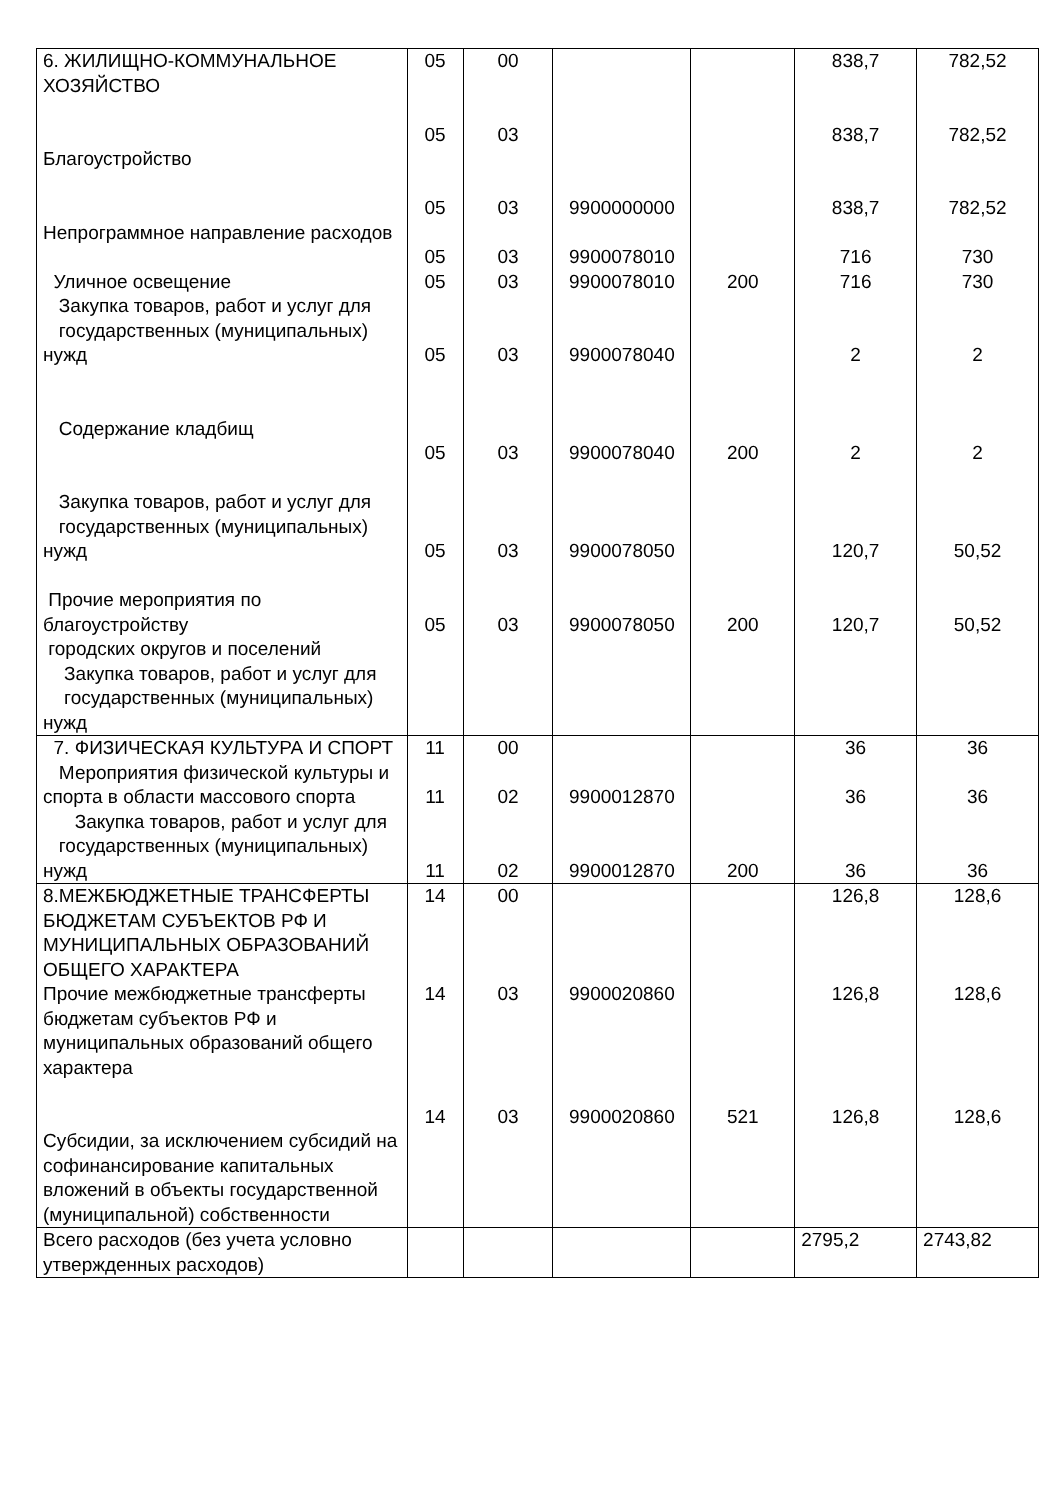| 6. ЖИЛИЩНО-КОММУНАЛЬНОЕ ХОЗЯЙСТВО Благоустройство Непрограммное направление расходов Уличное освещение Закупка товаров, работ и услуг для государственных (муниципальных) нужд Содержание кладбищ Закупка товаров, работ и услуг для государственных (муниципальных) нужд Прочие мероприятия по благоустройству городских округов и поселений Закупка товаров, работ и услуг для государственных (муниципальных) нужд | 05 05 05 05 05 05 05 05 05 | 00 03 03 03 03 03 03 03 03 | 9900000000 9900078010 9900078010 9900078040 9900078040 9900078050 9900078050 | 200 200 200 | 838,7 838,7 838,7 716 716 2 2 120,7 120,7 | 782,52 782,52 782,52 730 730 2 2 50,52 50,52 |
| 7. ФИЗИЧЕСКАЯ КУЛЬТУРА И СПОРТ Мероприятия физической культуры и спорта в области массового спорта Закупка товаров, работ и услуг для государственных (муниципальных) нужд | 11 11 11 | 00 02 02 | 9900012870 9900012870 | 200 | 36 36 36 | 36 36 36 |
| 8.МЕЖБЮДЖЕТНЫЕ ТРАНСФЕРТЫ БЮДЖЕТАМ СУБЪЕКТОВ РФ И МУНИЦИПАЛЬНЫХ ОБРАЗОВАНИЙ ОБЩЕГО ХАРАКТЕРА Прочие межбюджетные трансферты бюджетам субъектов РФ и муниципальных образований общего характера Субсидии, за исключением субсидий на софинансирование капитальных вложений в объекты государственной (муниципальной) собственности | 14 14 14 | 00 03 03 | 9900020860 9900020860 | 521 | 126,8 126,8 126,8 | 128,6 128,6 128,6 |
| Всего расходов (без учета условно утвержденных расходов) | | | | | 2795,2 | 2743,82 |